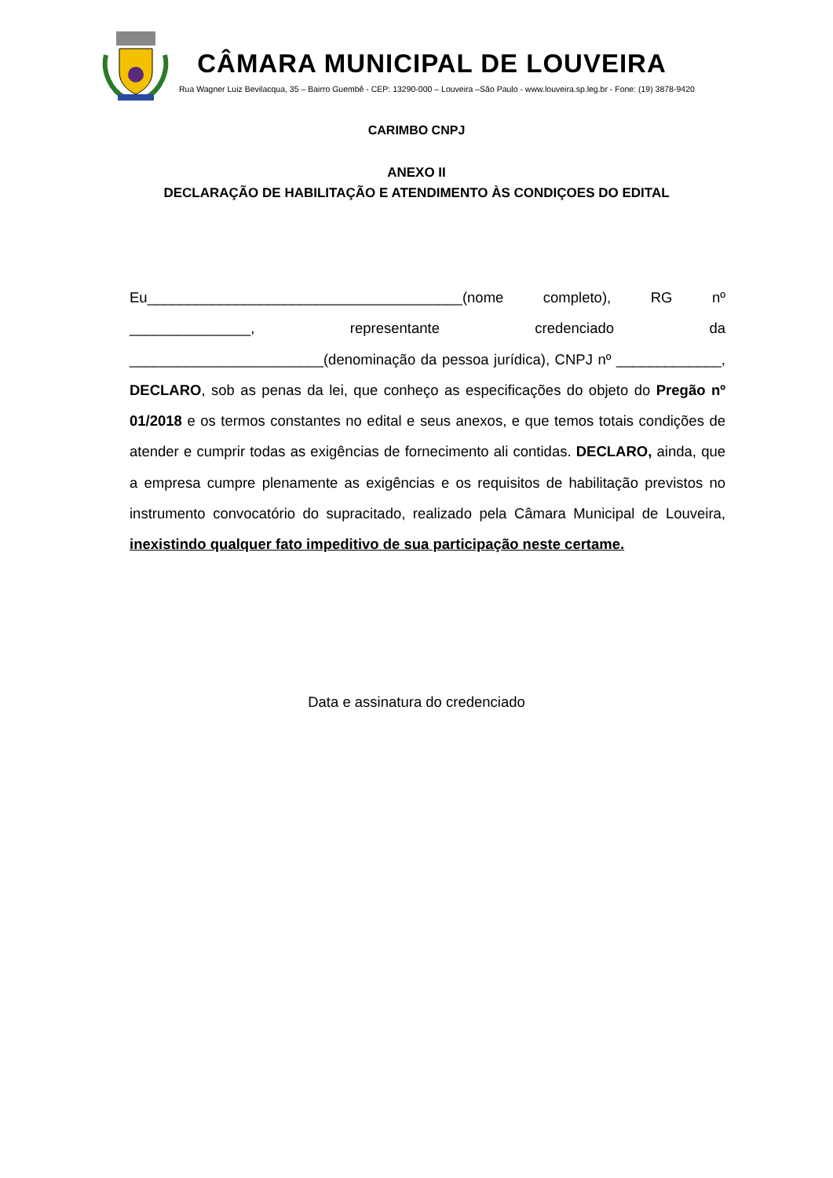CÂMARA MUNICIPAL DE LOUVEIRA
Rua Wagner Luiz Bevilacqua, 35 – Bairro Guembê - CEP: 13290-000 – Louveira –São Paulo - www.louveira.sp.leg.br - Fone: (19) 3878-9420
CARIMBO CNPJ
ANEXO II
DECLARAÇÃO DE HABILITAÇÃO E ATENDIMENTO ÀS CONDIÇOES DO EDITAL
Eu_______________________________________(nome completo), RG nº _______________, representante credenciado da ________________________(denominação da pessoa jurídica), CNPJ nº _____________, DECLARO, sob as penas da lei, que conheço as especificações do objeto do Pregão nº 01/2018 e os termos constantes no edital e seus anexos, e que temos totais condições de atender e cumprir todas as exigências de fornecimento ali contidas. DECLARO, ainda, que a empresa cumpre plenamente as exigências e os requisitos de habilitação previstos no instrumento convocatório do supracitado, realizado pela Câmara Municipal de Louveira, inexistindo qualquer fato impeditivo de sua participação neste certame.
Data e assinatura do credenciado